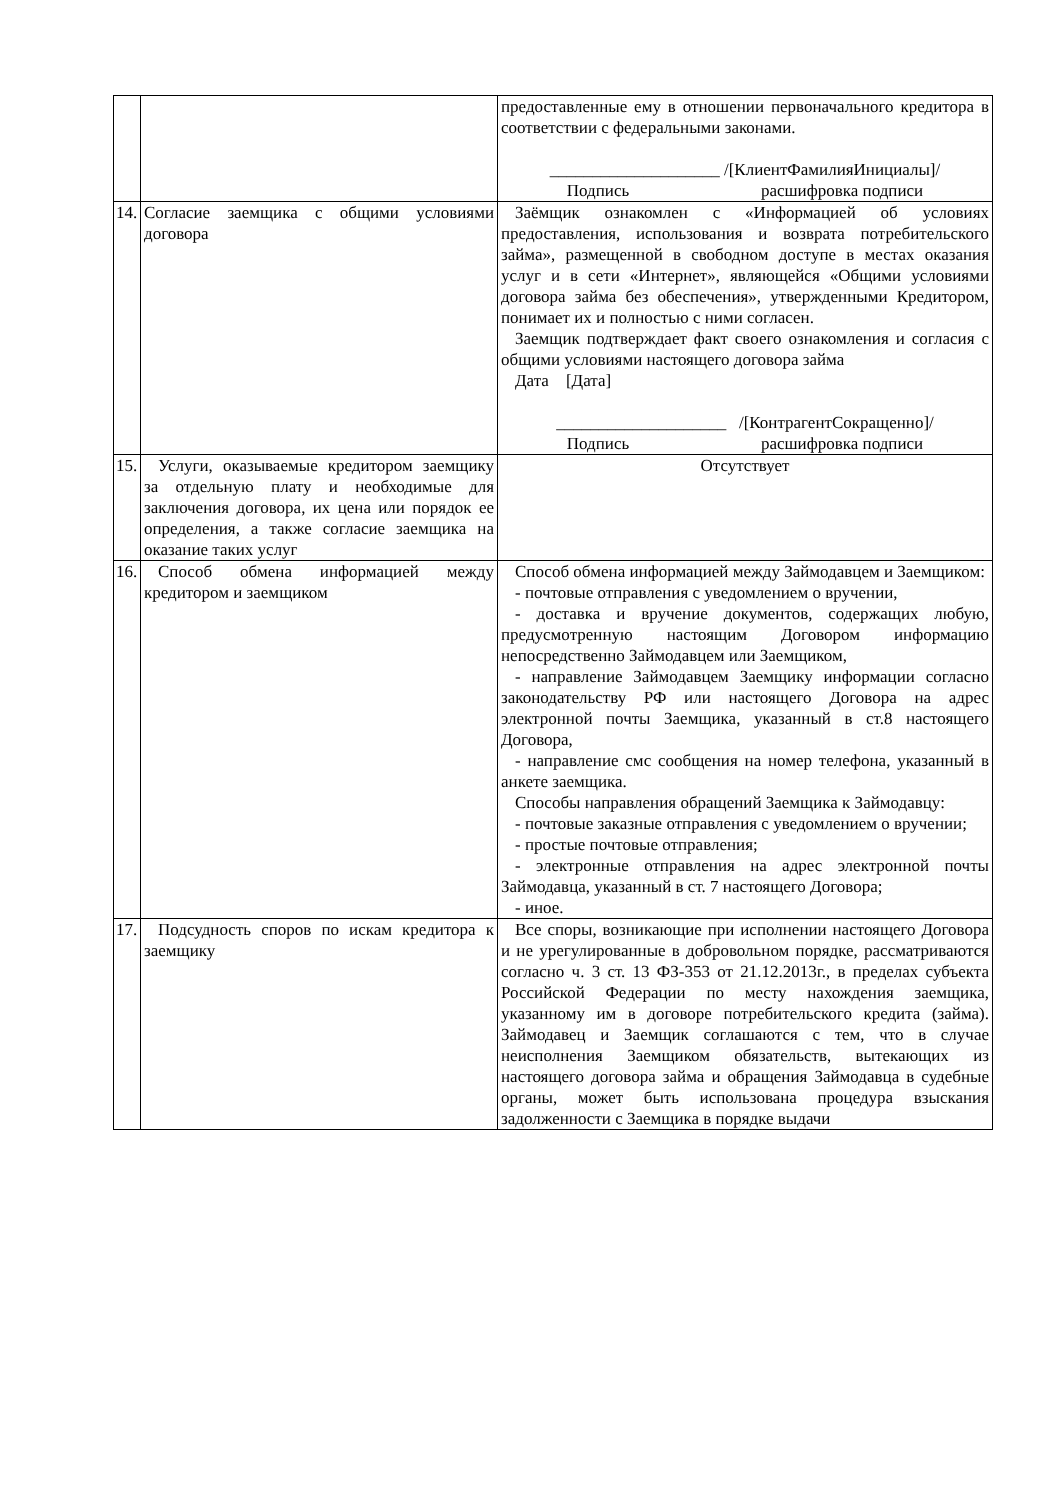| | | предоставленные ему в отношении первоначального кредитора в соответствии с федеральными законами. ____________________ /[КлиентФамилияИнициалы]/ Подпись расшифровка подписи |
| 14. | Согласие заемщика с общими условиями договора | Заёмщик ознакомлен с «Информацией об условиях предоставления, использования и возврата потребительского займа», размещенной в свободном доступе в местах оказания услуг и в сети «Интернет», являющейся «Общими условиями договора займа без обеспечения», утвержденными Кредитором, понимает их и полностью с ними согласен. Заемщик подтверждает факт своего ознакомления и согласия с общими условиями настоящего договора займа Дата [Дата] ____________________ /[КонтрагентСокращенно]/ Подпись расшифровка подписи |
| 15. | Услуги, оказываемые кредитором заемщику за отдельную плату и необходимые для заключения договора, их цена или порядок ее определения, а также согласие заемщика на оказание таких услуг | Отсутствует |
| 16. | Способ обмена информацией между кредитором и заемщиком | Способ обмена информацией между Займодавцем и Заемщиком: - почтовые отправления с уведомлением о вручении, - доставка и вручение документов, содержащих любую, предусмотренную настоящим Договором информацию непосредственно Займодавцем или Заемщиком, - направление Займодавцем Заемщику информации согласно законодательству РФ или настоящего Договора на адрес электронной почты Заемщика, указанный в ст.8 настоящего Договора, - направление смс сообщения на номер телефона, указанный в анкете заемщика. Способы направления обращений Заемщика к Займодавцу: - почтовые заказные отправления с уведомлением о вручении; - простые почтовые отправления; - электронные отправления на адрес электронной почты Займодавца, указанный в ст. 7 настоящего Договора; - иное. |
| 17. | Подсудность споров по искам кредитора к заемщику | Все споры, возникающие при исполнении настоящего Договора и не урегулированные в добровольном порядке, рассматриваются согласно ч. 3 ст. 13 ФЗ-353 от 21.12.2013г., в пределах субъекта Российской Федерации по месту нахождения заемщика, указанному им в договоре потребительского кредита (займа). Займодавец и Заемщик соглашаются с тем, что в случае неисполнения Заемщиком обязательств, вытекающих из настоящего договора займа и обращения Займодавца в судебные органы, может быть использована процедура взыскания задолженности с Заемщика в порядке выдачи |